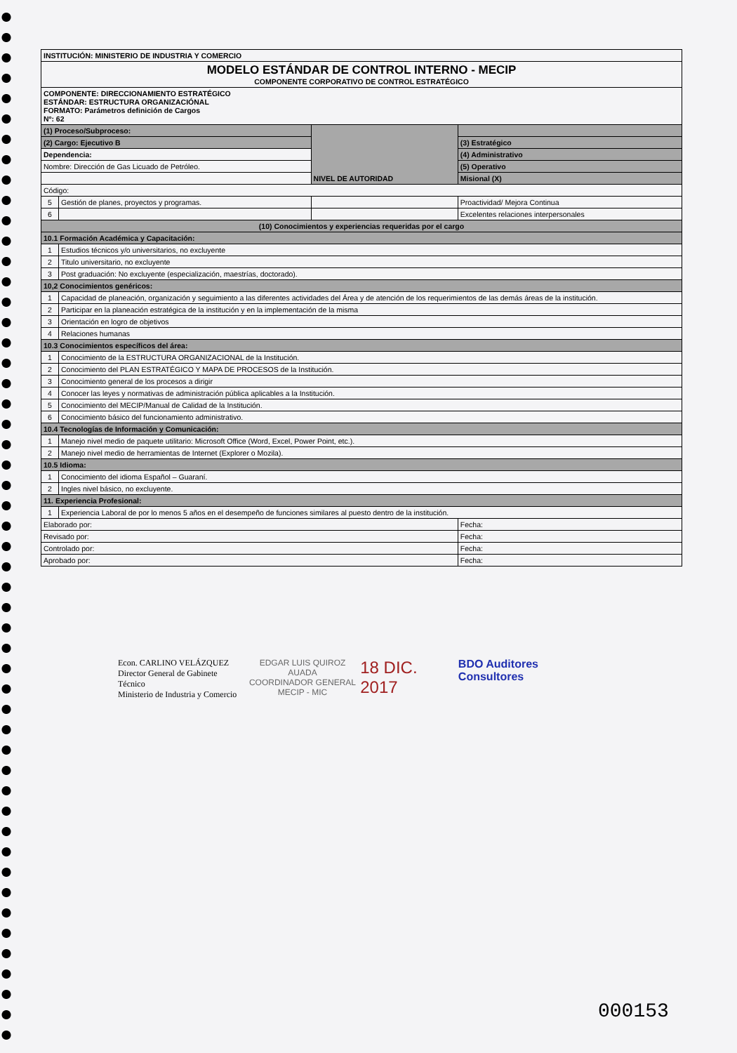| INSTITUCIÓN: MINISTERIO DE INDUSTRIA Y COMERCIO | | | |
| MODELO ESTÁNDAR DE CONTROL INTERNO - MECIP COMPONENTE CORPORATIVO DE CONTROL ESTRATÉGICO | | | |
| COMPONENTE: DIRECCIONAMIENTO ESTRATÉGICO ESTÁNDAR: ESTRUCTURA ORGANIZACIÓNAL FORMATO: Parámetros definición de Cargos Nº: 62 | | | |
| (1) Proceso/Subproceso: | | NIVEL DE AUTORIDAD | |
| (2) Cargo: Ejecutivo B | | | (3) Estratégico |
| Dependencia: | | | (4) Administrativo |
| Nombre: Dirección de Gas Licuado de Petróleo. | | | (5) Operativo |
| | | | Misional (X) |
| Código: | | | |
| 5 | Gestión de planes, proyectos y programas. | | Proactividad/ Mejora Continua |
| 6 | | | Excelentes relaciones interpersonales |
| (10) Conocimientos y experiencias requeridas por el cargo | | | |
| 10.1 Formación Académica y Capacitación: | | | |
| 1 | Estudios técnicos y/o universitarios, no excluyente | | |
| 2 | Titulo universitario, no excluyente | | |
| 3 | Post graduación: No excluyente (especialización, maestrías, doctorado). | | |
| 10,2 Conocimientos genéricos: | | | |
| 1 | Capacidad de planeación, organización y seguimiento a las diferentes actividades del Área y de atención de los requerimientos de las demás áreas de la institución. | | |
| 2 | Participar en la planeación estratégica de la institución y en la implementación de la misma | | |
| 3 | Orientación en logro de objetivos | | |
| 4 | Relaciones humanas | | |
| 10.3 Conocimientos específicos del área: | | | |
| 1 | Conocimiento de la ESTRUCTURA ORGANIZACIONAL de la Institución. | | |
| 2 | Conocimiento del PLAN ESTRATÉGICO Y MAPA DE PROCESOS de la Institución. | | |
| 3 | Conocimiento general de los procesos a dirigir | | |
| 4 | Conocer las leyes y normativas de administración pública aplicables a la Institución. | | |
| 5 | Conocimiento del MECIP/Manual de Calidad de la Institución. | | |
| 6 | Conocimiento básico del funcionamiento administrativo. | | |
| 10.4 Tecnologías de Información y Comunicación: | | | |
| 1 | Manejo nivel medio de paquete utilitario: Microsoft Office (Word, Excel, Power Point, etc.). | | |
| 2 | Manejo nivel medio de herramientas de Internet (Explorer o Mozila). | | |
| 10.5 Idioma: | | | |
| 1 | Conocimiento del idioma Español – Guaraní. | | |
| 2 | Ingles nivel básico, no excluyente. | | |
| 11. Experiencia Profesional: | | | |
| 1 | Experiencia Laboral de por lo menos 5 años en el desempeño de funciones similares al puesto dentro de la institución. | | |
| Elaborado por: | | | Fecha: |
| Revisado por: | | | Fecha: |
| Controlado por: | | | Fecha: |
| Aprobado por: | | | Fecha: |
Econ. CARLINO VELÁZQUEZ
Director General de Gabinete Técnico
Ministerio de Industria y Comercio
EDGAR LUIS QUIROZ AUADA
COORDINADOR GENERAL
MECIP - MIC
18 DIC. 2017
BDO Auditores Consultores
000153